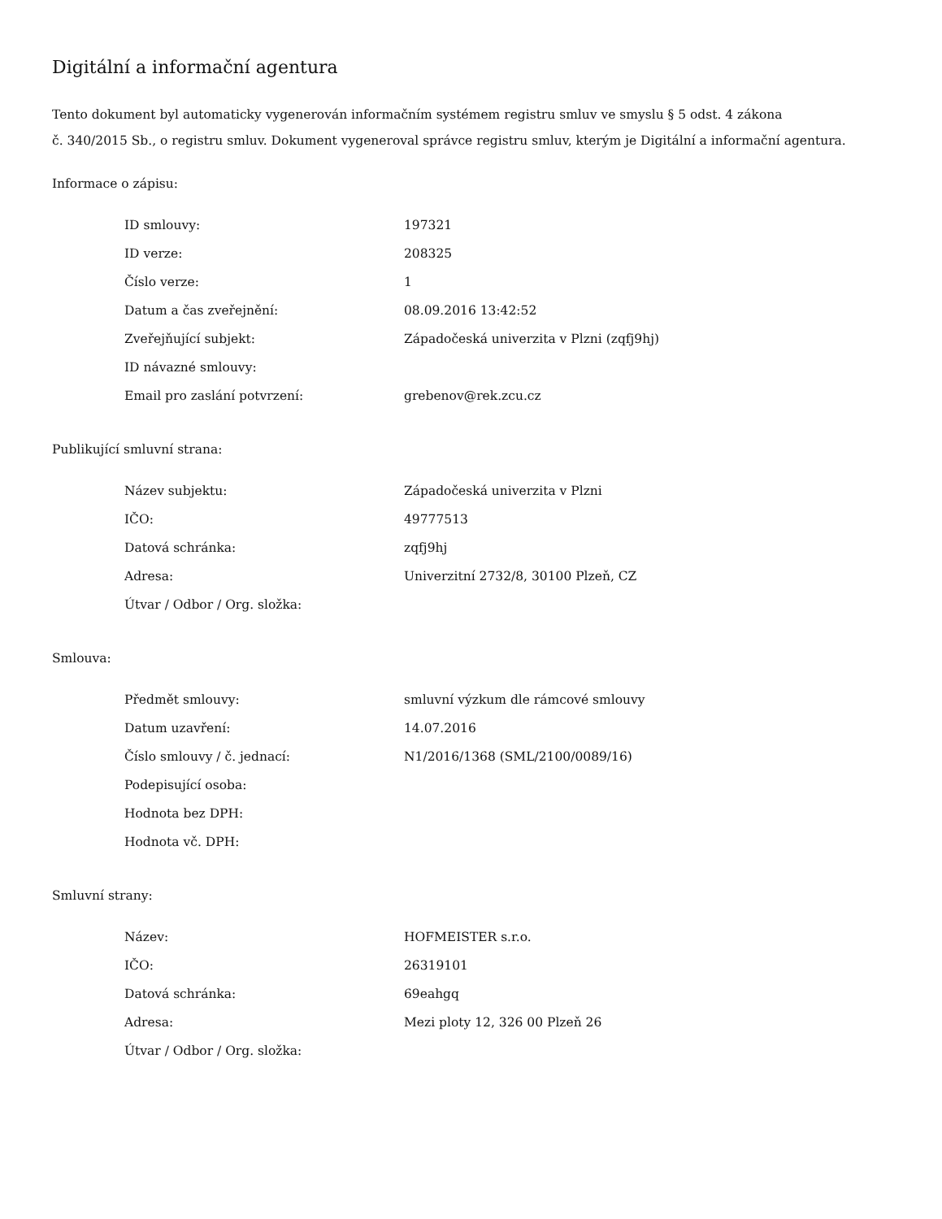Digitální a informační agentura
Tento dokument byl automaticky vygenerován informačním systémem registru smluv ve smyslu § 5 odst. 4 zákona
č. 340/2015 Sb., o registru smluv. Dokument vygeneroval správce registru smluv, kterým je Digitální a informační agentura.
Informace o zápisu:
| ID smlouvy: | 197321 |
| ID verze: | 208325 |
| Číslo verze: | 1 |
| Datum a čas zveřejnění: | 08.09.2016 13:42:52 |
| Zveřejňující subjekt: | Západočeská univerzita v Plzni (zqfj9hj) |
| ID návazné smlouvy: | |
| Email pro zaslání potvrzení: | grebenov@rek.zcu.cz |
Publikující smluvní strana:
| Název subjektu: | Západočeská univerzita v Plzni |
| IČO: | 49777513 |
| Datová schránka: | zqfj9hj |
| Adresa: | Univerzitní 2732/8, 30100 Plzeň, CZ |
| Útvar / Odbor / Org. složka: | |
Smlouva:
| Předmět smlouvy: | smluvní výzkum dle rámcové smlouvy |
| Datum uzavření: | 14.07.2016 |
| Číslo smlouvy / č. jednací: | N1/2016/1368 (SML/2100/0089/16) |
| Podepisující osoba: | |
| Hodnota bez DPH: | |
| Hodnota vč. DPH: | |
Smluvní strany:
| Název: | HOFMEISTER s.r.o. |
| IČO: | 26319101 |
| Datová schránka: | 69eahgq |
| Adresa: | Mezi ploty 12, 326 00 Plzeň 26 |
| Útvar / Odbor / Org. složka: | |